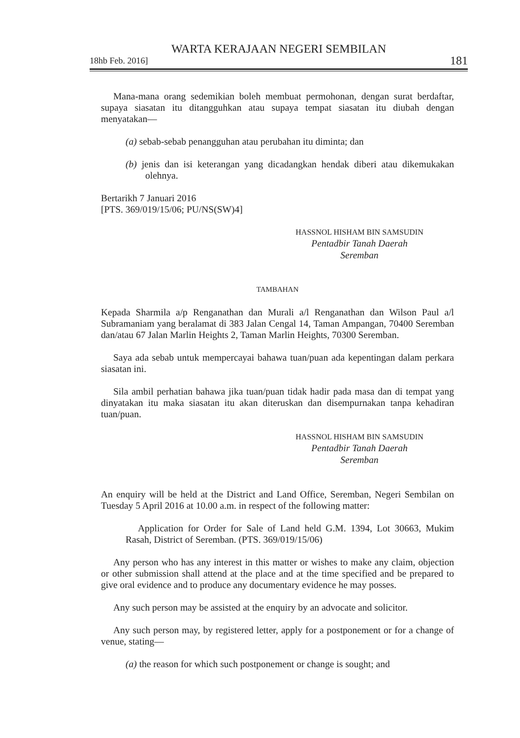WARTA KERAJAAN NEGERI SEMBILAN
18hb Feb. 2016] 181
Mana-mana orang sedemikian boleh membuat permohonan, dengan surat berdaftar, supaya siasatan itu ditangguhkan atau supaya tempat siasatan itu diubah dengan menyatakan—
(a) sebab-sebab penangguhan atau perubahan itu diminta; dan
(b) jenis dan isi keterangan yang dicadangkan hendak diberi atau dikemukakan olehnya.
Bertarikh 7 Januari 2016
[PTS. 369/019/15/06; PU/NS(SW)4]
HASSNOL HISHAM BIN SAMSUDIN
Pentadbir Tanah Daerah
Seremban
TAMBAHAN
Kepada Sharmila a/p Renganathan dan Murali a/l Renganathan dan Wilson Paul a/l Subramaniam yang beralamat di 383 Jalan Cengal 14, Taman Ampangan, 70400 Seremban dan/atau 67 Jalan Marlin Heights 2, Taman Marlin Heights, 70300 Seremban.
Saya ada sebab untuk mempercayai bahawa tuan/puan ada kepentingan dalam perkara siasatan ini.
Sila ambil perhatian bahawa jika tuan/puan tidak hadir pada masa dan di tempat yang dinyatakan itu maka siasatan itu akan diteruskan dan disempurnakan tanpa kehadiran tuan/puan.
HASSNOL HISHAM BIN SAMSUDIN
Pentadbir Tanah Daerah
Seremban
An enquiry will be held at the District and Land Office, Seremban, Negeri Sembilan on Tuesday 5 April 2016 at 10.00 a.m. in respect of the following matter:
Application for Order for Sale of Land held G.M. 1394, Lot 30663, Mukim Rasah, District of Seremban. (PTS. 369/019/15/06)
Any person who has any interest in this matter or wishes to make any claim, objection or other submission shall attend at the place and at the time specified and be prepared to give oral evidence and to produce any documentary evidence he may posses.
Any such person may be assisted at the enquiry by an advocate and solicitor.
Any such person may, by registered letter, apply for a postponement or for a change of venue, stating—
(a) the reason for which such postponement or change is sought; and